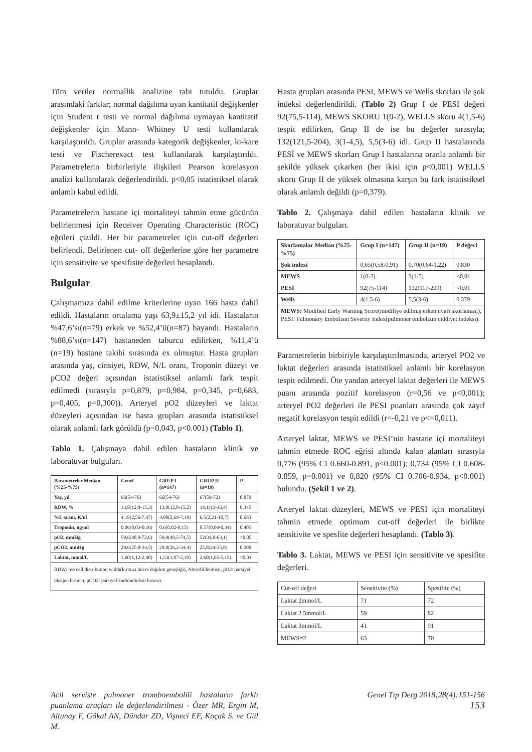Tüm veriler normallik analizine tabi tutuldu. Gruplar arasındaki farklar; normal dağılıma uyan kantitatif değişkenler için Student t testi ve normal dağılıma uymayan kantitatif değişkenler için Mann- Whitney U testi kullanılarak karşılaştırıldı. Gruplar arasında kategorik değişkenler, ki-kare testi ve Fischerexact test kullanılarak karşılaştırıldı. Parametrelerin birbirleriyle ilişkileri Pearson korelasyon analizi kullanılarak değerlendirildi. p<0,05 istatistiksel olarak anlamlı kabul edildi.
Parametrelerin hastane içi mortaliteyi tahmin etme gücünün belirlenmesi için Receiver Operating Characteristic (ROC) eğrileri çizildi. Her bir parametreler için cut-off değerleri belirlendi. Belirlenen cut- off değerlerine göre her parametre için sensitivite ve spesifisite değerleri hesaplandı.
Bulgular
Çalışmamıza dahil edilme kriterlerine uyan 166 hasta dahil edildi. Hastaların ortalama yaşı 63,9±15,2 yıl idi. Hastaların %47,6’sı(n=79) erkek ve %52,4’ü(n=87) bayandı. Hastaların %88,6’sı(n=147) hastaneden taburcu edilirken, %11,4’ü (n=19) hastane takibi sırasında ex olmuştur. Hasta grupları arasında yaş, cinsiyet, RDW, N/L oranı, Troponin düzeyi ve pCO2 değeri açısından istatistiksel anlamlı fark tespit edilmedi (sırasıyla p=0,879, p=0,984, p=0,345, p=0,683, p=0,405, p=0,300)). Arteryel pO2 düzeyleri ve laktat düzeyleri açısından ise hasta grupları arasında istatistiksel olarak anlamlı fark görüldü (p=0,043, p<0.001) (Tablo 1).
Tablo 1. Çalışmaya dahil edilen hastaların klinik ve laboratuvar bulguları.
| Parametreler Median (%25-%75) | Genel | GRUP I (n=147) | GRUP II (n=19) | P |
| --- | --- | --- | --- | --- |
| Yaş, yıl | 66(54-76) | 66(54-76) | 67(59-72) | 0.879 |
| RDW, % | 13,9(12,8-15,3) | 13,9(12,8-15,2) | 14,1(13-16,4) | 0.345 |
| N/L oranı, K/ul | 4,19(2,56-7,47) | 4,08(2,69-7,18) | 6,5(2,21-10,7) | 0.683 |
| Troponin, ng/ml | 0,06(0,03-0,16) | 0,6(0,02-0,15) | 0,57(0,04-0,34) | 0.405 |
| pO2, mmHg | 59,6(48,9-72,6) | 59,9(49,5-74,5) | 52(34,0-63,1) | <0,05 |
| pCO2, mmHg | 29,6(25,8-34,5) | 29,8(26,2-34,4) | 25,8(24-35,8) | 0.300 |
| Laktat, mmol/L | 1,60(1,12-2,40) | 1,53(1,07-2,10) | 2,60(1,65-5,15) | <0,01 |
| RDW: red cell distribution width(kırmızı hücre dağılım genişliği), Nötrofil/lenfosit, pO2: parsiyel oksijen basıncı, pCO2: parsiyel karbondioksit basıncı. | | | | |
Hasta grupları arasında PESI, MEWS ve Wells skorları ile şok indeksi değerlendirildi. (Tablo 2) Grup I de PESI değeri 92(75,5-114), MEWS SKORU 1(0-2), WELLS skoru 4(1,5-6) tespit edilirken, Grup II de ise bu değerler sırasıyla; 132(121,5-204), 3(1-4,5), 5,5(3-6) idi. Grup II hastalarında PESİ ve MEWS skorları Grup I hastalarına oranla anlamlı bir şekilde yüksek çıkarken (her ikisi için p<0,001) WELLS skoru Grup II de yüksek olmasına karşın bu fark istatistiksel olarak anlamlı değildi (p=0,379).
Tablo 2. Çalışmaya dahil edilen hastaların klinik ve laboratuvar bulguları.
| Skorlamalar Median (%25-%75) | Grup I (n=147) | Grup II (n=19) | P değeri |
| --- | --- | --- | --- |
| Şok indexi | 0,65(0,58-0,91) | 0,70(0,64-1,22) | 0.830 |
| MEWS | 1(0-2) | 3(1-5) | <0,01 |
| PESİ | 92(75-114) | 132(117-209) | <0,01 |
| Wells | 4(1,5-6) | 5,5(3-6) | 0.379 |
| MEWS: Modified Early Warning Score(modifiye edilmiş erken uyarı skorlaması), PESI: Pulmonary Embolism Severity Index(pulmoner embolizm ciddiyet indeksi). | | | |
Parametrelerin birbiriyle karşılaştırılmasında, arteryel PO2 ve laktat değerleri arasında istatistiksel anlamlı bir korelasyon tespit edilmedi. Öte yandan arteryel laktat değerleri ile MEWS puanı arasında pozitif korelasyon (r=0,56 ve p<0,001); arteryel PO2 değerleri ile PESI puanları arasında çok zayıf negatif korelasyon tespit edildi (r=-0,21 ve p<=0,011).
Arteryel laktat, MEWS ve PESI’nin hastane içi mortaliteyi tahmin etmede ROC eğrisi altında kalan alanları sırasıyla 0,776 (95% CI 0.660-0.891, p<0.001); 0,734 (95% CI 0.608-0.859, p=0.001) ve 0,820 (95% CI 0.706-0.934, p<0.001) bulundu. (Şekil 1 ve 2).
Arteryel laktat düzeyleri, MEWS ve PESI için mortaliteyi tahmin etmede optimum cut-off değerleri ile birlikte sensitivite ve spesfite değerleri hesaplandı. (Tablo 3).
Tablo 3. Laktat, MEWS ve PESI için sensitivite ve spesifite değerleri.
| Cut-off değeri | Sensitivite (%) | Spesifite (%) |
| Laktat 2mmol/L | 71 | 72 |
| Laktat 2.5mmol/L | 59 | 82 |
| Laktat 3mmol/L | 41 | 91 |
| MEWS=2 | 63 | 70 |
Acil serviste pulmoner tromboembolili hastaların farklı puanlama araçları ile değerlendirilmesi - Özer MR, Ergin M, Altunay F, Gökal AN, Dündar ZD, Vişneci EF, Koçak S. ve Gül M.
Genel Tıp Derg 2018;28(4):151-156
153